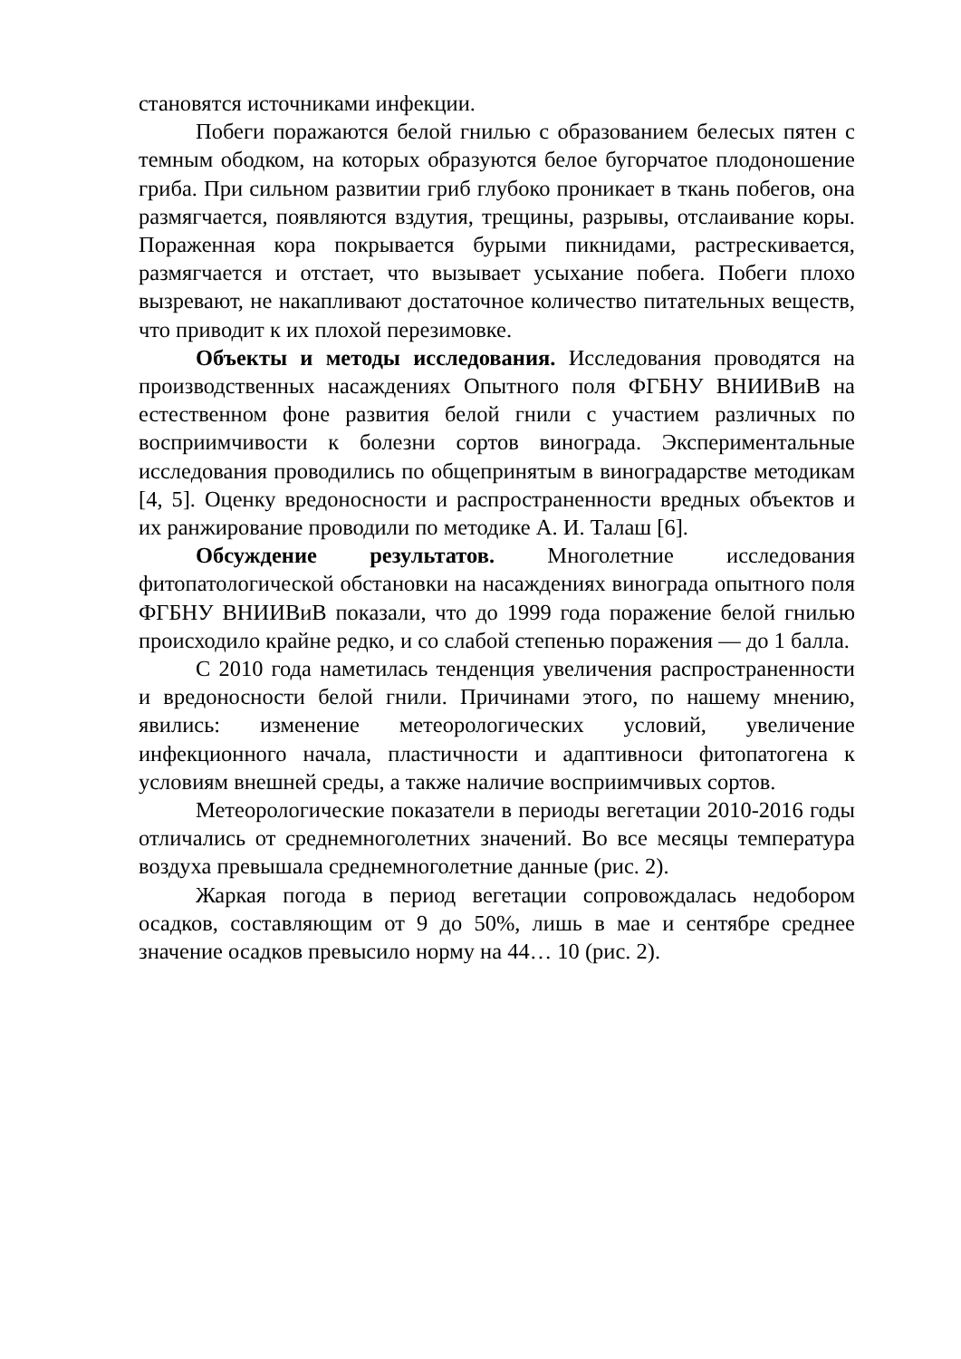становятся источниками инфекции.
Побеги поражаются белой гнилью с образованием белесых пятен с темным ободком, на которых образуются белое бугорчатое плодоношение гриба. При сильном развитии гриб глубоко проникает в ткань побегов, она размягчается, появляются вздутия, трещины, разрывы, отслаивание коры. Пораженная кора покрывается бурыми пикнидами, растрескивается, размягчается и отстает, что вызывает усыхание побега. Побеги плохо вызревают, не накапливают достаточное количество питательных веществ, что приводит к их плохой перезимовке.
Объекты и методы исследования. Исследования проводятся на производственных насаждениях Опытного поля ФГБНУ ВНИИВиВ на естественном фоне развития белой гнили с участием различных по восприимчивости к болезни сортов винограда. Экспериментальные исследования проводились по общепринятым в виноградарстве методикам [4, 5]. Оценку вредоносности и распространенности вредных объектов и их ранжирование проводили по методике А. И. Талаш [6].
Обсуждение результатов. Многолетние исследования фитопатологической обстановки на насаждениях винограда опытного поля ФГБНУ ВНИИВиВ показали, что до 1999 года поражение белой гнилью происходило крайне редко, и со слабой степенью поражения — до 1 балла.
С 2010 года наметилась тенденция увеличения распространенности и вредоносности белой гнили. Причинами этого, по нашему мнению, явились: изменение метеорологических условий, увеличение инфекционного начала, пластичности и адаптивноси фитопатогена к условиям внешней среды, а также наличие восприимчивых сортов.
Метеорологические показатели в периоды вегетации 2010-2016 годы отличались от среднемноголетних значений. Во все месяцы температура воздуха превышала среднемноголетние данные (рис. 2).
Жаркая погода в период вегетации сопровождалась недобором осадков, составляющим от 9 до 50%, лишь в мае и сентябре среднее значение осадков превысило норму на 44… 10 (рис. 2).